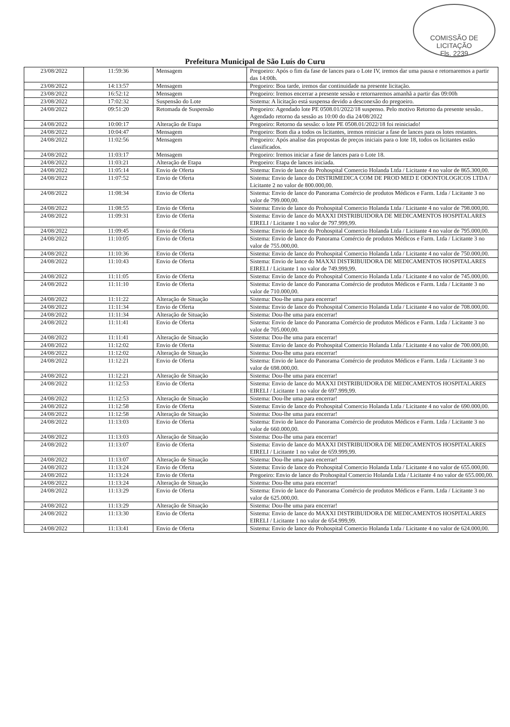COMISSÃO DE LICITAÇÃO
Fls. 2239
Prefeitura Municipal de São Luís do Curu
| 23/08/2022 | 11:59:36 | Mensagem | Pregoeiro: Após o fim da fase de lances para o Lote IV, iremos dar uma pausa e retornaremos a partir das 14:00h. |
| 23/08/2022 | 14:13:57 | Mensagem | Pregoeiro: Boa tarde, iremos dar continuidade na presente licitação. |
| 23/08/2022 | 16:52:12 | Mensagem | Pregoeiro: Iremos encerrar a presente sessão e retornaremos amanhã a partir das 09:00h |
| 23/08/2022 | 17:02:32 | Suspensão do Lote | Sistema: A licitação está suspensa devido a desconexão do pregoeiro. |
| 24/08/2022 | 09:51:20 | Retomada de Suspensão | Pregoeiro: Agendado lote PE 0508.01/2022/18 suspenso. Pelo motivo Retorno da presente sessão.. Agendado retorno da sessão as 10:00 do dia 24/08/2022 |
| 24/08/2022 | 10:00:17 | Alteração de Etapa | Pregoeiro: Retorno da sessão: o lote PE 0508.01/2022/18 foi reiniciado! |
| 24/08/2022 | 10:04:47 | Mensagem | Pregoeiro: Bom dia a todos os licitantes, iremos reiniciar a fase de lances para os lotes restantes. |
| 24/08/2022 | 11:02:56 | Mensagem | Pregoeiro: Após analise das propostas de preços iniciais para o lote 18, todos os licitantes estão classificados. |
| 24/08/2022 | 11:03:17 | Mensagem | Pregoeiro: Iremos iniciar a fase de lances para o Lote 18. |
| 24/08/2022 | 11:03:21 | Alteração de Etapa | Pregoeiro: Etapa de lances iniciada. |
| 24/08/2022 | 11:05:14 | Envio de Oferta | Sistema: Envio de lance do Prohospital Comercio Holanda Ltda / Licitante 4 no valor de 865.300,00. |
| 24/08/2022 | 11:07:52 | Envio de Oferta | Sistema: Envio de lance do DISTRIMEDICA COM DE PROD MED E ODONTOLOGICOS LTDA / Licitante 2 no valor de 800.000,00. |
| 24/08/2022 | 11:08:34 | Envio de Oferta | Sistema: Envio de lance do Panorama Comércio de produtos Médicos e Farm. Ltda / Licitante 3 no valor de 799.000,00. |
| 24/08/2022 | 11:08:55 | Envio de Oferta | Sistema: Envio de lance do Prohospital Comercio Holanda Ltda / Licitante 4 no valor de 798.000,00. |
| 24/08/2022 | 11:09:31 | Envio de Oferta | Sistema: Envio de lance do MAXXI DISTRIBUIDORA DE MEDICAMENTOS HOSPITALARES EIRELI / Licitante 1 no valor de 797.999,99. |
| 24/08/2022 | 11:09:45 | Envio de Oferta | Sistema: Envio de lance do Prohospital Comercio Holanda Ltda / Licitante 4 no valor de 795.000,00. |
| 24/08/2022 | 11:10:05 | Envio de Oferta | Sistema: Envio de lance do Panorama Comércio de produtos Médicos e Farm. Ltda / Licitante 3 no valor de 755.000,00. |
| 24/08/2022 | 11:10:36 | Envio de Oferta | Sistema: Envio de lance do Prohospital Comercio Holanda Ltda / Licitante 4 no valor de 750.000,00. |
| 24/08/2022 | 11:10:43 | Envio de Oferta | Sistema: Envio de lance do MAXXI DISTRIBUIDORA DE MEDICAMENTOS HOSPITALARES EIRELI / Licitante 1 no valor de 749.999,99. |
| 24/08/2022 | 11:11:05 | Envio de Oferta | Sistema: Envio de lance do Prohospital Comercio Holanda Ltda / Licitante 4 no valor de 745.000,00. |
| 24/08/2022 | 11:11:10 | Envio de Oferta | Sistema: Envio de lance do Panorama Comércio de produtos Médicos e Farm. Ltda / Licitante 3 no valor de 710.000,00. |
| 24/08/2022 | 11:11:22 | Alteração de Situação | Sistema: Dou-lhe uma para encerrar! |
| 24/08/2022 | 11:11:34 | Envio de Oferta | Sistema: Envio de lance do Prohospital Comercio Holanda Ltda / Licitante 4 no valor de 708.000,00. |
| 24/08/2022 | 11:11:34 | Alteração de Situação | Sistema: Dou-lhe uma para encerrar! |
| 24/08/2022 | 11:11:41 | Envio de Oferta | Sistema: Envio de lance do Panorama Comércio de produtos Médicos e Farm. Ltda / Licitante 3 no valor de 705.000,00. |
| 24/08/2022 | 11:11:41 | Alteração de Situação | Sistema: Dou-lhe uma para encerrar! |
| 24/08/2022 | 11:12:02 | Envio de Oferta | Sistema: Envio de lance do Prohospital Comercio Holanda Ltda / Licitante 4 no valor de 700.000,00. |
| 24/08/2022 | 11:12:02 | Alteração de Situação | Sistema: Dou-lhe uma para encerrar! |
| 24/08/2022 | 11:12:21 | Envio de Oferta | Sistema: Envio de lance do Panorama Comércio de produtos Médicos e Farm. Ltda / Licitante 3 no valor de 698.000,00. |
| 24/08/2022 | 11:12:21 | Alteração de Situação | Sistema: Dou-lhe uma para encerrar! |
| 24/08/2022 | 11:12:53 | Envio de Oferta | Sistema: Envio de lance do MAXXI DISTRIBUIDORA DE MEDICAMENTOS HOSPITALARES EIRELI / Licitante 1 no valor de 697.999,99. |
| 24/08/2022 | 11:12:53 | Alteração de Situação | Sistema: Dou-lhe uma para encerrar! |
| 24/08/2022 | 11:12:58 | Envio de Oferta | Sistema: Envio de lance do Prohospital Comercio Holanda Ltda / Licitante 4 no valor de 690.000,00. |
| 24/08/2022 | 11:12:58 | Alteração de Situação | Sistema: Dou-lhe uma para encerrar! |
| 24/08/2022 | 11:13:03 | Envio de Oferta | Sistema: Envio de lance do Panorama Comércio de produtos Médicos e Farm. Ltda / Licitante 3 no valor de 660.000,00. |
| 24/08/2022 | 11:13:03 | Alteração de Situação | Sistema: Dou-lhe uma para encerrar! |
| 24/08/2022 | 11:13:07 | Envio de Oferta | Sistema: Envio de lance do MAXXI DISTRIBUIDORA DE MEDICAMENTOS HOSPITALARES EIRELI / Licitante 1 no valor de 659.999,99. |
| 24/08/2022 | 11:13:07 | Alteração de Situação | Sistema: Dou-lhe uma para encerrar! |
| 24/08/2022 | 11:13:24 | Envio de Oferta | Sistema: Envio de lance do Prohospital Comercio Holanda Ltda / Licitante 4 no valor de 655.000,00. |
| 24/08/2022 | 11:13:24 | Envio de Oferta | Pregoeiro: Envio de lance do Prohospital Comercio Holanda Ltda / Licitante 4 no valor de 655.000,00. |
| 24/08/2022 | 11:13:24 | Alteração de Situação | Sistema: Dou-lhe uma para encerrar! |
| 24/08/2022 | 11:13:29 | Envio de Oferta | Sistema: Envio de lance do Panorama Comércio de produtos Médicos e Farm. Ltda / Licitante 3 no valor de 625.000,00. |
| 24/08/2022 | 11:13:29 | Alteração de Situação | Sistema: Dou-lhe uma para encerrar! |
| 24/08/2022 | 11:13:30 | Envio de Oferta | Sistema: Envio de lance do MAXXI DISTRIBUIDORA DE MEDICAMENTOS HOSPITALARES EIRELI / Licitante 1 no valor de 654.999,99. |
| 24/08/2022 | 11:13:41 | Envio de Oferta | Sistema: Envio de lance do Prohospital Comercio Holanda Ltda / Licitante 4 no valor de 624.000,00. |